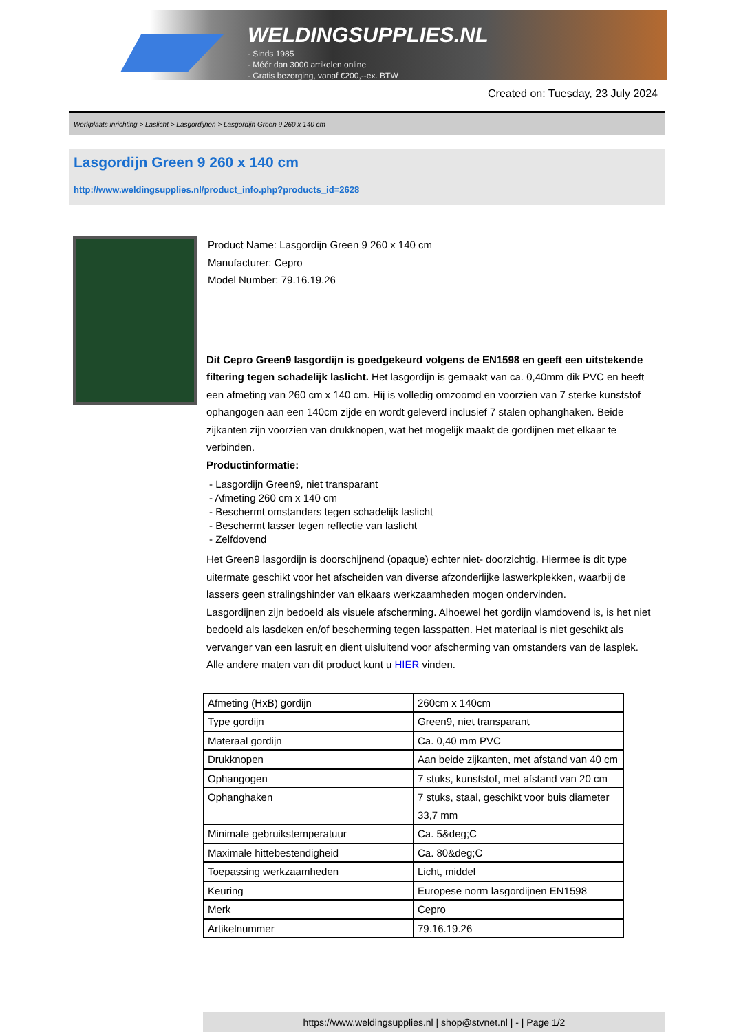WELDINGSUPPLIES.NL
- Sinds 1985
- Méér dan 3000 artikelen online
- Gratis bezorging, vanaf €200,--ex. BTW
Created on: Tuesday, 23 July 2024
Werkplaats inrichting > Laslicht > Lasgordijnen > Lasgordijn Green 9 260 x 140 cm
Lasgordijn Green 9 260 x 140 cm
http://www.weldingsupplies.nl/product_info.php?products_id=2628
Product Name: Lasgordijn Green 9 260 x 140 cm
Manufacturer: Cepro
Model Number: 79.16.19.26
Dit Cepro Green9 lasgordijn is goedgekeurd volgens de EN1598 en geeft een uitstekende filtering tegen schadelijk laslicht. Het lasgordijn is gemaakt van ca. 0,40mm dik PVC en heeft een afmeting van 260 cm x 140 cm. Hij is volledig omzoomd en voorzien van 7 sterke kunststof ophangogen aan een 140cm zijde en wordt geleverd inclusief 7 stalen ophanghaken. Beide zijkanten zijn voorzien van drukknopen, wat het mogelijk maakt de gordijnen met elkaar te verbinden.
Productinformatie:
- Lasgordijn Green9, niet transparant
- Afmeting 260 cm x 140 cm
- Beschermt omstanders tegen schadelijk laslicht
- Beschermt lasser tegen reflectie van laslicht
- Zelfdovend
Het Green9 lasgordijn is doorschijnend (opaque) echter niet- doorzichtig. Hiermee is dit type uitermate geschikt voor het afscheiden van diverse afzonderlijke laswerkplekken, waarbij de lassers geen stralingshinder van elkaars werkzaamheden mogen ondervinden.
Lasgordijnen zijn bedoeld als visuele afscherming. Alhoewel het gordijn vlamdovend is, is het niet bedoeld als lasdeken en/of bescherming tegen lasspatten. Het materiaal is niet geschikt als vervanger van een lasruit en dient uisluitend voor afscherming van omstanders van de lasplek.
Alle andere maten van dit product kunt u HIER vinden.
| Afmeting (HxB) gordijn | 260cm x 140cm |
| Type gordijn | Green9, niet transparant |
| Materaal gordijn | Ca. 0,40 mm PVC |
| Drukknopen | Aan beide zijkanten, met afstand van 40 cm |
| Ophangogen | 7 stuks, kunststof, met afstand van 20 cm |
| Ophanghaken | 7 stuks, staal, geschikt voor buis diameter 33,7 mm |
| Minimale gebruikstemperatuur | Ca. 5&deg;C |
| Maximale hittebestendigheid | Ca. 80&deg;C |
| Toepassing werkzaamheden | Licht, middel |
| Keuring | Europese norm lasgordijnen EN1598 |
| Merk | Cepro |
| Artikelnummer | 79.16.19.26 |
https://www.weldingsupplies.nl | shop@stvnet.nl | - | Page 1/2